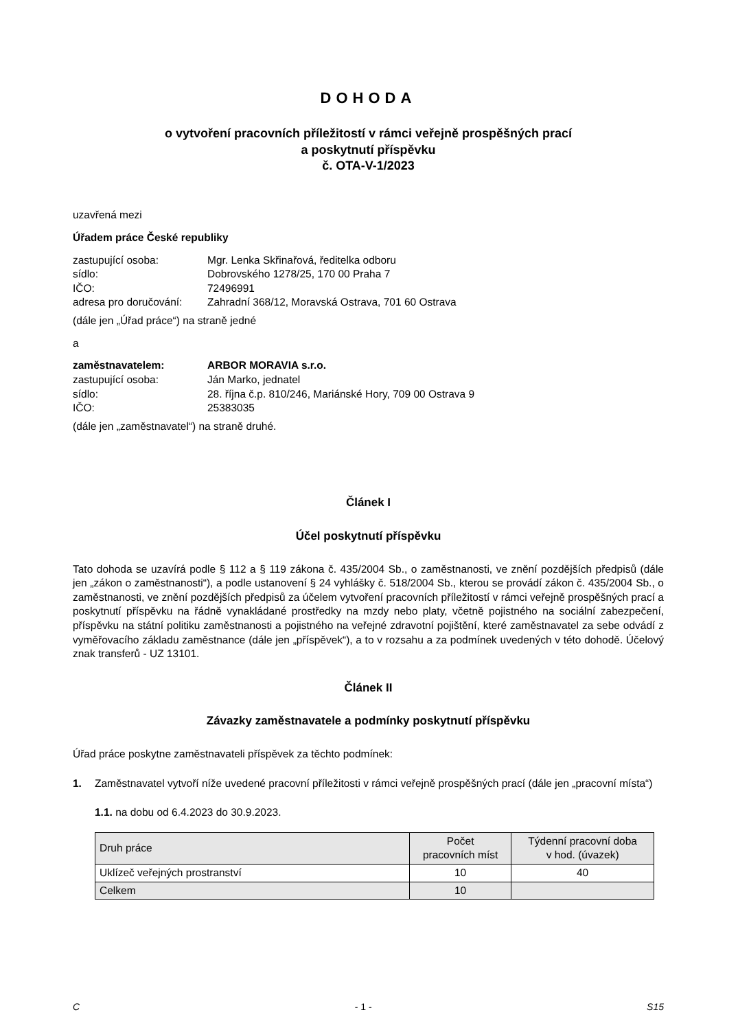DOHODA
o vytvoření pracovních příležitostí v rámci veřejně prospěšných prací
a poskytnutí příspěvku
č. OTA-V-1/2023
uzavřená mezi
Úřadem práce České republiky
zastupující osoba: Mgr. Lenka Skřinařová, ředitelka odboru sídlo: Dobrovského 1278/25, 170 00 Praha 7 IČO: 72496991 adresa pro doručování: Zahradní 368/12, Moravská Ostrava, 701 60 Ostrava
(dále jen „Úřad práce“) na straně jedné
a
zaměstnavatelem: ARBOR MORAVIA s.r.o. zastupující osoba: Ján Marko, jednatel sídlo: 28. října č.p. 810/246, Mariánské Hory, 709 00 Ostrava 9 IČO: 25383035
(dále jen „zaměstnavatel“) na straně druhé.
Článek I
Účel poskytnutí příspěvku
Tato dohoda se uzavírá podle § 112 a § 119 zákona č. 435/2004 Sb., o zaměstnanosti, ve znění pozdějších předpisů (dále jen „zákon o zaměstnanosti“), a podle ustanovení § 24 vyhlášky č. 518/2004 Sb., kterou se provádí zákon č. 435/2004 Sb., o zaměstnanosti, ve znění pozdějších předpisů za účelem vytvoření pracovních příležitostí v rámci veřejně prospěšných prací a poskytnutí příspěvku na řádně vynakládané prostředky na mzdy nebo platy, včetně pojistného na sociální zabezpečení, příspěvku na státní politiku zaměstnanosti a pojistného na veřejné zdravotní pojištění, které zaměstnavatel za sebe odvádí z vyměřovacího základu zaměstnance (dále jen „příspěvek“), a to v rozsahu a za podmínek uvedených v této dohodě. Účelový znak transferů - UZ 13101.
Článek II
Závazky zaměstnavatele a podmínky poskytnutí příspěvku
Úřad práce poskytne zaměstnavateli příspěvek za těchto podmínek:
1. Zaměstnavatel vytvoří níže uvedené pracovní příležitosti v rámci veřejně prospěšných prací (dále jen „pracovní místa“)
1.1. na dobu od 6.4.2023 do 30.9.2023.
| Druh práce | Počet pracovních míst | Týdenní pracovní doba v hod. (úvazek) |
| --- | --- | --- |
| Uklízeč veřejných prostranství | 10 | 40 |
| Celkem | 10 | |
C - 1 - S15